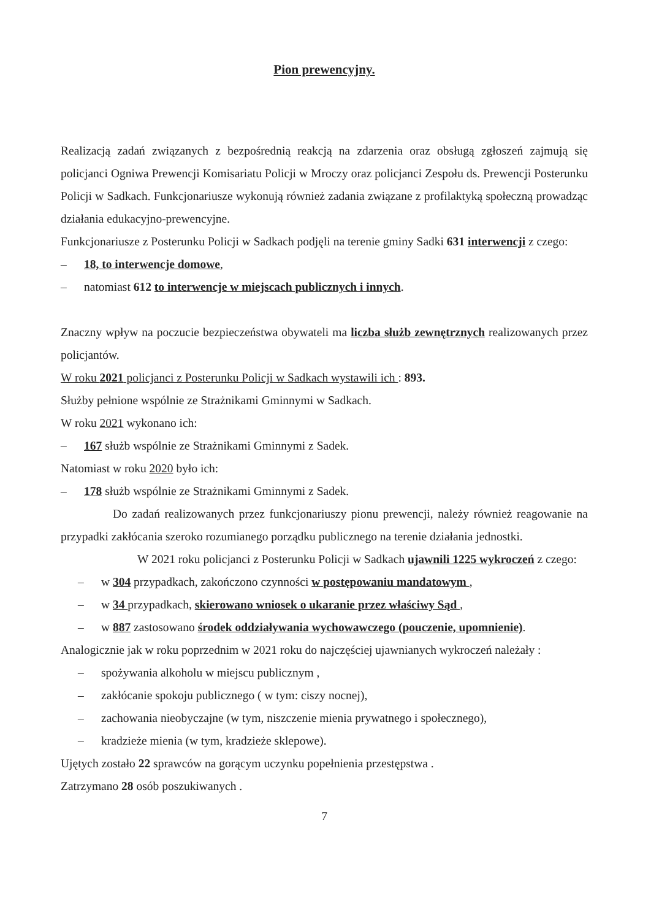Pion prewencyjny.
Realizacją zadań związanych z bezpośrednią reakcją na zdarzenia oraz obsługą zgłoszeń zajmują się policjanci Ogniwa Prewencji Komisariatu Policji w Mroczy oraz policjanci Zespołu ds. Prewencji Posterunku Policji w Sadkach. Funkcjonariusze wykonują również zadania związane z profilaktyką społeczną prowadząc działania edukacyjno-prewencyjne.
Funkcjonariusze z Posterunku Policji w Sadkach podjęli na terenie gminy Sadki 631 interwencji z czego:
– 18, to interwencje domowe,
– natomiast 612 to interwencje w miejscach publicznych i innych.
Znaczny wpływ na poczucie bezpieczeństwa obywateli ma liczba służb zewnętrznych realizowanych przez policjantów.
W roku 2021 policjanci z Posterunku Policji w Sadkach wystawili ich : 893.
Służby pełnione wspólnie ze Strażnikami Gminnymi w Sadkach.
W roku 2021 wykonano ich:
– 167 służb wspólnie ze Strażnikami Gminnymi z Sadek.
Natomiast w roku 2020 było ich:
– 178 służb wspólnie ze Strażnikami Gminnymi z Sadek.
Do zadań realizowanych przez funkcjonariuszy pionu prewencji, należy również reagowanie na przypadki zakłócania szeroko rozumianego porządku publicznego na terenie działania jednostki.
W 2021 roku policjanci z Posterunku Policji w Sadkach ujawnili 1225 wykroczeń z czego:
– w 304 przypadkach, zakończono czynności w postępowaniu mandatowym ,
– w 34 przypadkach, skierowano wniosek o ukaranie przez właściwy Sąd ,
– w 887 zastosowano środek oddziaływania wychowawczego (pouczenie, upomnienie).
Analogicznie jak w roku poprzednim w 2021 roku do najczęściej ujawnianych wykroczeń należały :
– spożywania alkoholu w miejscu publicznym ,
– zakłócanie spokoju publicznego ( w tym: ciszy nocnej),
– zachowania nieobyczajne (w tym, niszczenie mienia prywatnego i społecznego),
– kradzieże mienia (w tym, kradzieże sklepowe).
Ujętych zostało 22 sprawców na gorącym uczynku popełnienia przestępstwa .
Zatrzymano 28 osób poszukiwanych .
7